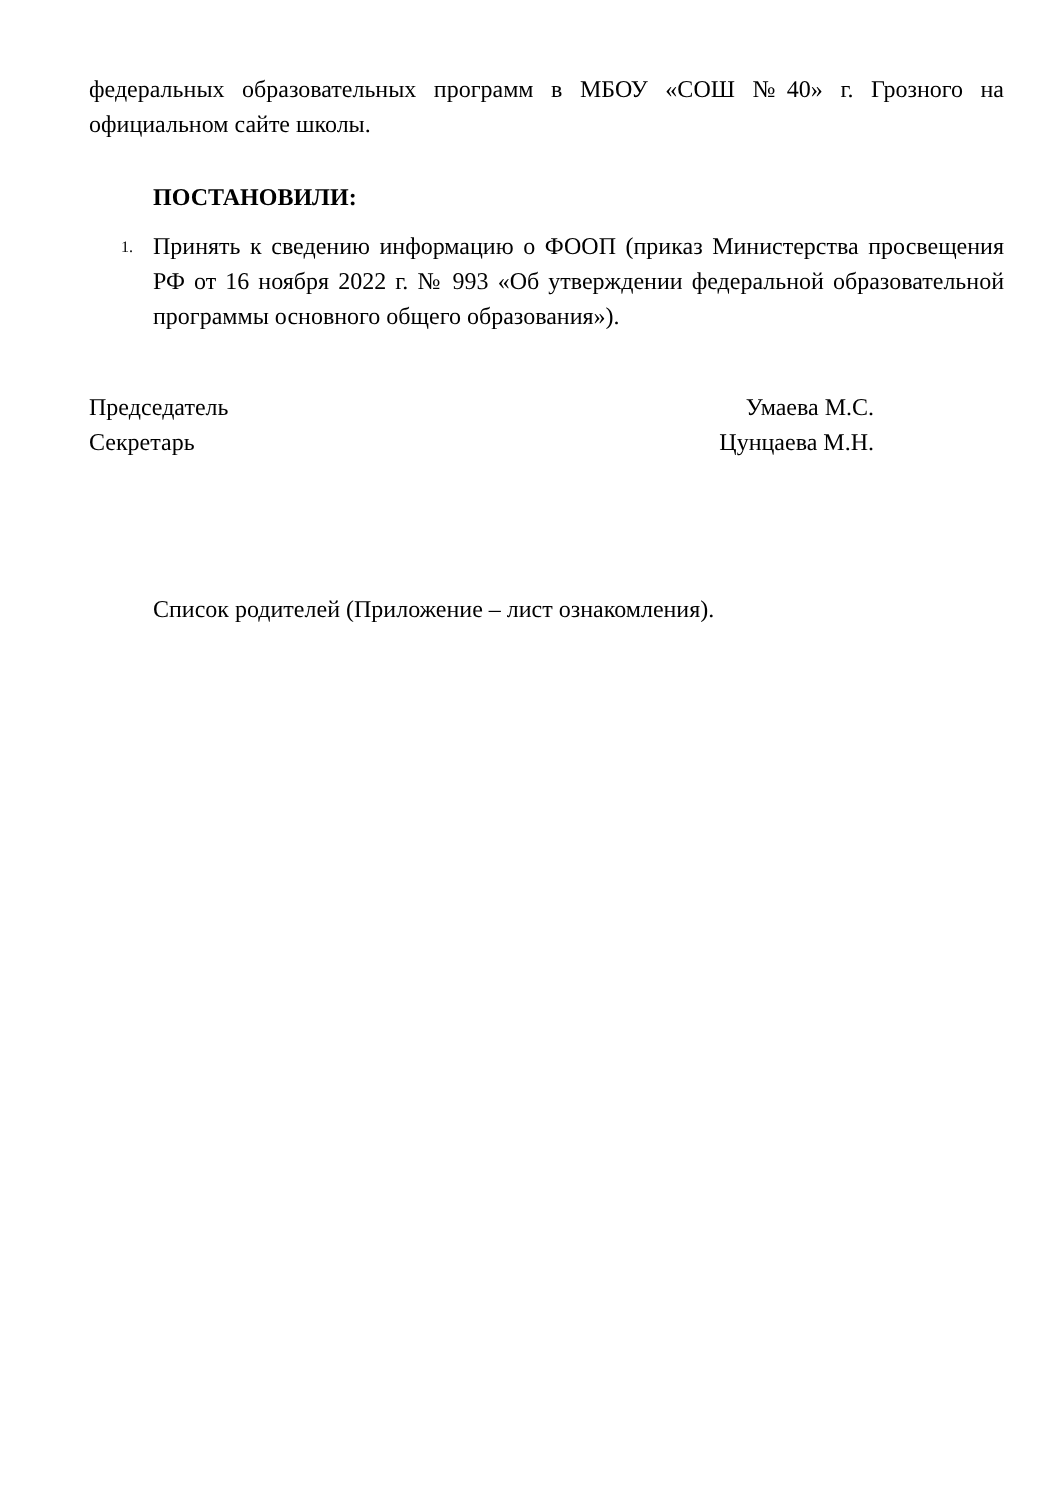федеральных образовательных программ в МБОУ «СОШ №40» г. Грозного на официальном сайте школы.
ПОСТАНОВИЛИ:
1.
Принять к сведению информацию о ФООП (приказ Министерства просвещения РФ от 16 ноября 2022 г. № 993 «Об утверждении федеральной образовательной программы основного общего образования»).
Председатель Умаева М.С.
Секретарь Цунцаева М.Н.
Список родителей (Приложение – лист ознакомления).